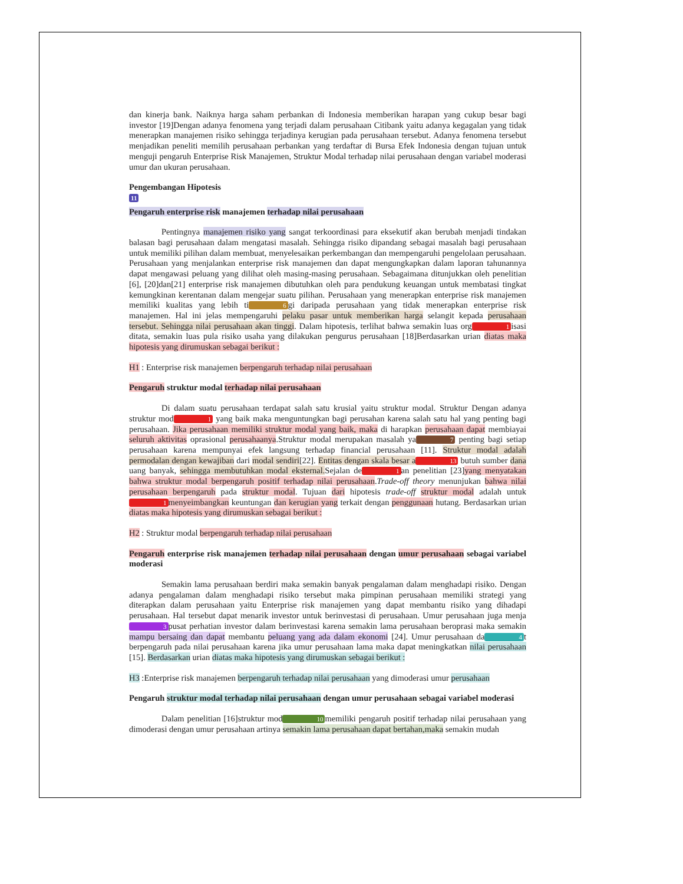dan kinerja bank. Naiknya harga saham perbankan di Indonesia memberikan harapan yang cukup besar bagi investor [19]Dengan adanya fenomena yang terjadi dalam perusahaan Citibank yaitu adanya kegagalan yang tidak menerapkan manajemen risiko sehingga terjadinya kerugian pada perusahaan tersebut. Adanya fenomena tersebut menjadikan peneliti memilih perusahaan perbankan yang terdaftar di Bursa Efek Indonesia dengan tujuan untuk menguji pengaruh Enterprise Risk Manajemen, Struktur Modal terhadap nilai perusahaan dengan variabel moderasi umur dan ukuran perusahaan.
Pengembangan Hipotesis
11
Pengaruh enterprise risk manajemen terhadap nilai perusahaan
Pentingnya manajemen risiko yang sangat terkoordinasi para eksekutif akan berubah menjadi tindakan balasan bagi perusahaan dalam mengatasi masalah. Sehingga risiko dipandang sebagai masalah bagi perusahaan untuk memiliki pilihan dalam membuat, menyelesaikan perkembangan dan mempengaruhi pengelolaan perusahaan. Perusahaan yang menjalankan enterprise risk manajemen dan dapat mengungkapkan dalam laporan tahunannya dapat mengawasi peluang yang dilihat oleh masing-masing perusahaan. Sebagaimana ditunjukkan oleh penelitian [6], [20]dan[21] enterprise risk manajemen dibutuhkan oleh para pendukung keuangan untuk membatasi tingkat kemungkinan kerentanan dalam mengejar suatu pilihan. Perusahaan yang menerapkan enterprise risk manajemen memiliki kualitas yang lebih ti 6 gi daripada perusahaan yang tidak menerapkan enterprise risk manajemen. Hal ini jelas mempengaruhi pelaku pasar untuk memberikan harga selangit kepada perusahaan tersebut. Sehingga nilai perusahaan akan tinggi. Dalam hipotesis, terlihat bahwa semakin luas org 1 isasi ditata, semakin luas pula risiko usaha yang dilakukan pengurus perusahaan [18]Berdasarkan urian diatas maka hipotesis yang dirumuskan sebagai berikut :
H1 : Enterprise risk manajemen berpengaruh terhadap nilai perusahaan
Pengaruh struktur modal terhadap nilai perusahaan
Di dalam suatu perusahaan terdapat salah satu krusial yaitu struktur modal. Struktur Dengan adanya struktur mod 1 yang baik maka menguntungkan bagi perusahan karena salah satu hal yang penting bagi perusahaan. Jika perusahaan memiliki struktur modal yang baik, maka di harapkan perusahaan dapat membiayai seluruh aktivitas oprasional perusahaanya.Struktur modal merupakan masalah ya 7 penting bagi setiap perusahaan karena mempunyai efek langsung terhadap financial perusahaan [11]. Struktur modal adalah permodalan dengan kewajiban dari modal sendiri[22]. Entitas dengan skala besar a 13 butuh sumber dana uang banyak, sehingga membutuhkan modal eksternal. Sejalan de 1 an penelitian [23]yang menyatakan bahwa struktur modal berpengaruh positif terhadap nilai perusahaan.Trade-off theory menunjukan bahwa nilai perusahaan berpengaruh pada struktur modal. Tujuan dari hipotesis trade-off struktur modal adalah untuk 1 menyeimbangkan keuntungan dan kerugian yang terkait dengan penggunaan hutang. Berdasarkan urian diatas maka hipotesis yang dirumuskan sebagai berikut :
H2 : Struktur modal berpengaruh terhadap nilai perusahaan
Pengaruh enterprise risk manajemen terhadap nilai perusahaan dengan umur perusahaan sebagai variabel moderasi
Semakin lama perusahaan berdiri maka semakin banyak pengalaman dalam menghadapi risiko. Dengan adanya pengalaman dalam menghadapi risiko tersebut maka pimpinan perusahaan memiliki strategi yang diterapkan dalam perusahaan yaitu Enterprise risk manajemen yang dapat membantu risiko yang dihadapi perusahaan. Hal tersebut dapat menarik investor untuk berinvestasi di perusahaan. Umur perusahaan juga menja 3 pusat perhatian investor dalam berinvestasi karena semakin lama perusahaan beroprasi maka semakin mampu bersaing dan dapat membantu peluang yang ada dalam ekonomi [24]. Umur perusahaan da 4 t berpengaruh pada nilai perusahaan karena jika umur perusahaan lama maka dapat meningkatkan nilai perusahaan [15]. Berdasarkan urian diatas maka hipotesis yang dirumuskan sebagai berikut :
H3 :Enterprise risk manajemen berpengaruh terhadap nilai perusahaan yang dimoderasi umur perusahaan
Pengaruh struktur modal terhadap nilai perusahaan dengan umur perusahaan sebagai variabel moderasi
Dalam penelitian [16]struktur mod 10 memiliki pengaruh positif terhadap nilai perusahaan yang dimoderasi dengan umur perusahaan artinya semakin lama perusahaan dapat bertahan,maka semakin mudah